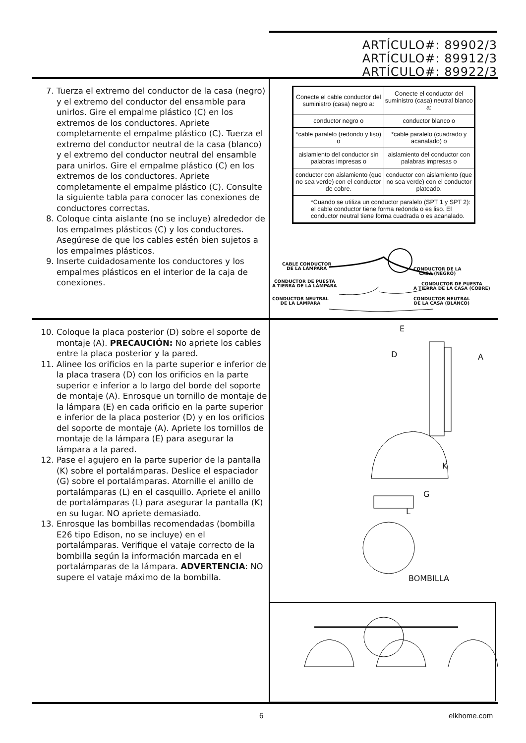ARTÍCULO#: 89902/3
ARTÍCULO#: 89912/3
ARTÍCULO#: 89922/3
7. Tuerza el extremo del conductor de la casa (negro) y el extremo del conductor del ensamble para unirlos. Gire el empalme plástico (C) en los extremos de los conductores. Apriete completamente el empalme plástico (C). Tuerza el extremo del conductor neutral de la casa (blanco) y el extremo del conductor neutral del ensamble para unirlos. Gire el empalme plástico (C) en los extremos de los conductores. Apriete completamente el empalme plástico (C). Consulte la siguiente tabla para conocer las conexiones de conductores correctas.
8. Coloque cinta aislante (no se incluye) alrededor de los empalmes plásticos (C) y los conductores. Asegúrese de que los cables estén bien sujetos a los empalmes plásticos.
9. Inserte cuidadosamente los conductores y los empalmes plásticos en el interior de la caja de conexiones.
| Conecte el cable conductor del suministro (casa) negro a: | Conecte el conductor del suministro (casa) neutral blanco a: |
| conductor negro o | conductor blanco o |
| *cable paralelo (redondo y liso) o | *cable paralelo (cuadrado y acanalado) o |
| aislamiento del conductor sin palabras impresas o | aislamiento del conductor con palabras impresas o |
| conductor con aislamiento (que no sea verde) con el conductor de cobre. | conductor con aislamiento (que no sea verde) con el conductor plateado. |
| *Cuando se utiliza un conductor paralelo (SPT 1 y SPT 2): el cable conductor tiene forma redonda o es liso. El conductor neutral tiene forma cuadrada o es acanalado. | |
CABLE CONDUCTOR
DE LA LÁMPARA
CONDUCTOR DE LA
CASA (NEGRO)
CONDUCTOR DE PUESTA
A TIERRA DE LA LÁMPARA
CONDUCTOR DE PUESTA
A TIERRA DE LA CASA (COBRE)
CONDUCTOR NEUTRAL
DE LA LÁMPARA
CONDUCTOR NEUTRAL
DE LA CASA (BLANCO)
10. Coloque la placa posterior (D) sobre el soporte de montaje (A). PRECAUCIÓN: No apriete los cables entre la placa posterior y la pared.
11. Alinee los orificios en la parte superior e inferior de la placa trasera (D) con los orificios en la parte superior e inferior a lo largo del borde del soporte de montaje (A). Enrosque un tornillo de montaje de la lámpara (E) en cada orificio en la parte superior e inferior de la placa posterior (D) y en los orificios del soporte de montaje (A). Apriete los tornillos de montaje de la lámpara (E) para asegurar la lámpara a la pared.
12. Pase el agujero en la parte superior de la pantalla (K) sobre el portalámparas. Deslice el espaciador (G) sobre el portalámparas. Atornille el anillo de portalámparas (L) en el casquillo. Apriete el anillo de portalámparas (L) para asegurar la pantalla (K) en su lugar. NO apriete demasiado.
13. Enrosque las bombillas recomendadas (bombilla E26 tipo Edison, no se incluye) en el portalámparas. Verifique el vataje correcto de la bombilla según la información marcada en el portalámparas de la lámpara. ADVERTENCIA: NO supere el vataje máximo de la bombilla.
E
D A
K
G
L
BOMBILLA
6 elkhome.com